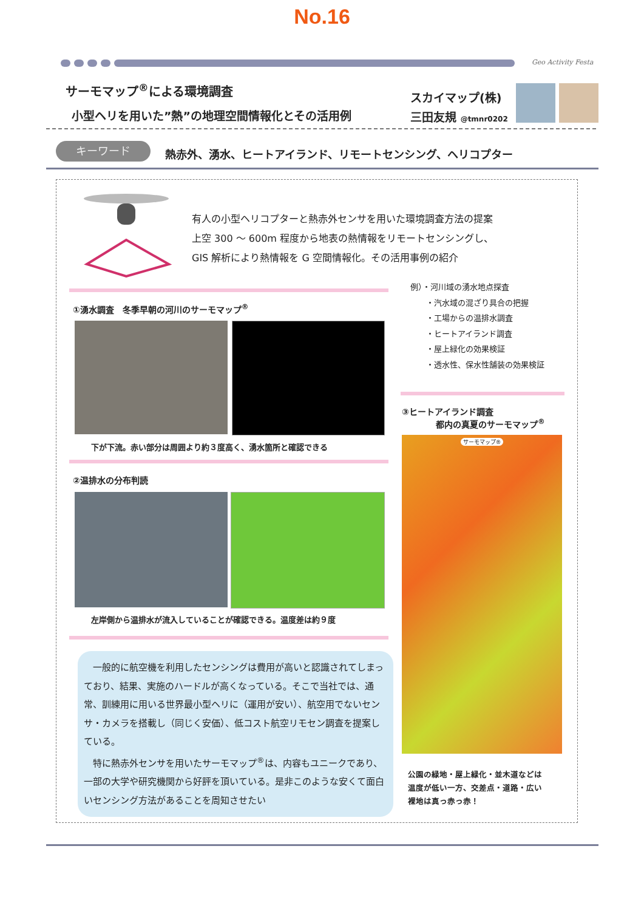No.16
Geo Activity Festa
サーモマップ<sup>®</sup>による環境調査
小型ヘリを用いた”熱”の地理空間情報化とその活用例
スカイマップ(株)
三田友規 @tmnr0202
キーワード
熱赤外、湧水、ヒートアイランド、リモートセンシング、ヘリコプター
有人の小型ヘリコプターと熱赤外センサを用いた環境調査方法の提案
上空 300 ～ 600m 程度から地表の熱情報をリモートセンシングし、
GIS 解析により熱情報を G 空間情報化。その活用事例の紹介
例）・河川域の湧水地点探査
　　・汽水域の混ざり具合の把握
　　・工場からの温排水調査
　　・ヒートアイランド調査
　　・屋上緑化の効果検証
　　・透水性、保水性舗装の効果検証
①湧水調査　冬季早朝の河川のサーモマップ<sup>®</sup>
下が下流。赤い部分は周囲より約３度高く、湧水箇所と確認できる
②温排水の分布判読
左岸側から温排水が流入していることが確認できる。温度差は約９度
　一般的に航空機を利用したセンシングは費用が高いと認識されてしまっており、結果、実施のハードルが高くなっている。そこで当社では、通常、訓練用に用いる世界最小型ヘリに（運用が安い）、航空用でないセンサ・カメラを搭載し（同じく安価）、低コスト航空リモセン調査を提案している。
　特に熱赤外センサを用いたサーモマップ<sup>®</sup>は、内容もユニークであり、一部の大学や研究機関から好評を頂いている。是非このような安くて面白いセンシング方法があることを周知させたい
③ヒートアイランド調査
　　　　都内の真夏のサーモマップ<sup>®</sup>
サーモマップ®
公園の緑地・屋上緑化・並木道などは
温度が低い一方、交差点・道路・広い
裸地は真っ赤っ赤！